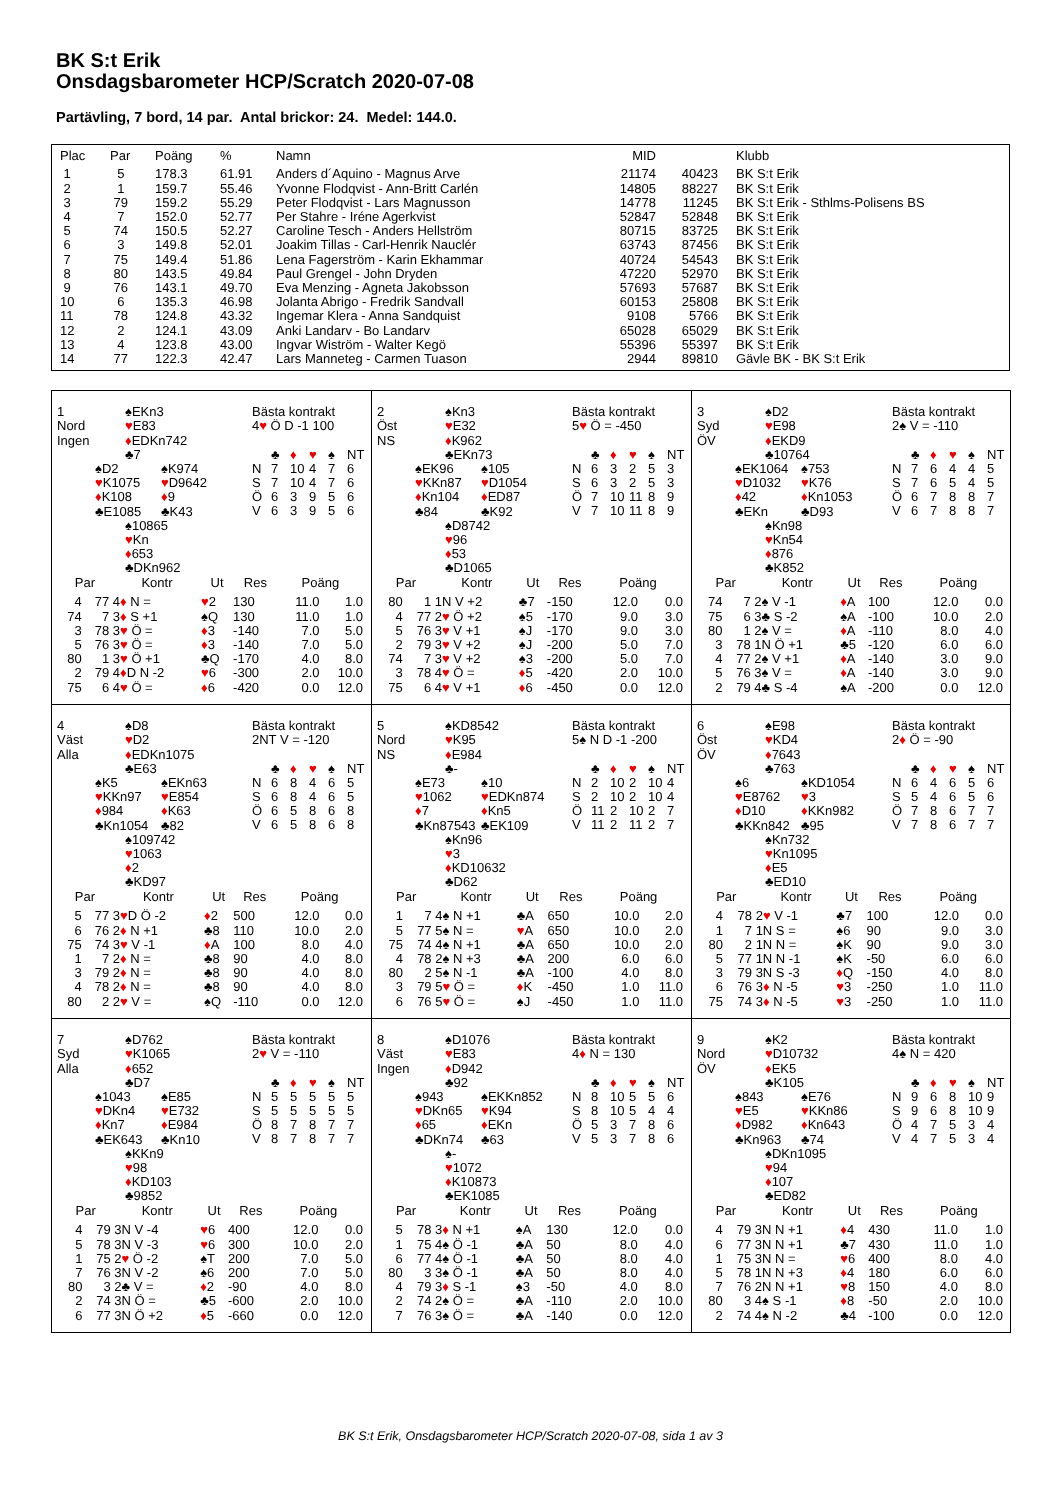BK S:t Erik
Onsdagsbarometer HCP/Scratch 2020-07-08
Partävling, 7 bord, 14 par. Antal brickor: 24. Medel: 144.0.
| Plac | Par | Poäng | % | Namn | MID | | Klubb |
| --- | --- | --- | --- | --- | --- | --- | --- |
| 1 | 5 | 178.3 | 61.91 | Anders d´Aquino - Magnus Arve | 21174 | 40423 | BK S:t Erik |
| 2 | 1 | 159.7 | 55.46 | Yvonne Flodqvist - Ann-Britt Carlén | 14805 | 88227 | BK S:t Erik |
| 3 | 79 | 159.2 | 55.29 | Peter Flodqvist - Lars Magnusson | 14778 | 11245 | BK S:t Erik - Sthlms-Polisens BS |
| 4 | 7 | 152.0 | 52.77 | Per Stahre - Iréne Agerkvist | 52847 | 52848 | BK S:t Erik |
| 5 | 74 | 150.5 | 52.27 | Caroline Tesch - Anders Hellström | 80715 | 83725 | BK S:t Erik |
| 6 | 3 | 149.8 | 52.01 | Joakim Tillas - Carl-Henrik Nauclér | 63743 | 87456 | BK S:t Erik |
| 7 | 75 | 149.4 | 51.86 | Lena Fagerström - Karin Ekhammar | 40724 | 54543 | BK S:t Erik |
| 8 | 80 | 143.5 | 49.84 | Paul Grengel - John Dryden | 47220 | 52970 | BK S:t Erik |
| 9 | 76 | 143.1 | 49.70 | Eva Menzing - Agneta Jakobsson | 57693 | 57687 | BK S:t Erik |
| 10 | 6 | 135.3 | 46.98 | Jolanta Abrigo - Fredrik Sandvall | 60153 | 25808 | BK S:t Erik |
| 11 | 78 | 124.8 | 43.32 | Ingemar Klera - Anna Sandquist | 9108 | 5766 | BK S:t Erik |
| 12 | 2 | 124.1 | 43.09 | Anki Landarv - Bo Landarv | 65028 | 65029 | BK S:t Erik |
| 13 | 4 | 123.8 | 43.00 | Ingvar Wiström - Walter Kegö | 55396 | 55397 | BK S:t Erik |
| 14 | 77 | 122.3 | 42.47 | Lars Manneteg - Carmen Tuason | 2944 | 89810 | Gävle BK - BK S:t Erik |
1
Nord
Ingen
♠EKn3
♥E83
♦EDKn742
♣7
♠D2
♥K1075
♦K108
♣E1085
♠K974
♥D9642
♦9
♣K43
♠10865
♥Kn
♦653
♣DKn962
Bästa kontrakt
4♥ Ö D -1 100
| | ♣ | ♦ | ♥ | ♠ | NT |
| N | 7 | 10 | 4 | 7 | 6 |
| S | 7 | 10 | 4 | 7 | 6 |
| Ö | 6 | 3 | 9 | 5 | 6 |
| V | 6 | 3 | 9 | 5 | 6 |
| Par | | Kontr | Ut | Res | Poäng | |
| --- | --- | --- | --- | --- | --- | --- |
| 4 | 77 | 4 ♦ N = | ♥ 2 | 130 | 11.0 | 1.0 |
| 74 | 7 | 3 ♦ S +1 | ♠Q | 130 | 11.0 | 1.0 |
| 3 | 78 | 3 ♥ Ö = | ♦ 3 | -140 | 7.0 | 5.0 |
| 5 | 76 | 3 ♥ Ö = | ♦ 3 | -140 | 7.0 | 5.0 |
| 80 | 1 | 3 ♥ Ö +1 | ♣Q | -170 | 4.0 | 8.0 |
| 2 | 79 | 4 ♦ D N -2 | ♥ 6 | -300 | 2.0 | 10.0 |
| 75 | 6 | 4 ♥ Ö = | ♦ 6 | -420 | 0.0 | 12.0 |
2
Öst
NS
♠Kn3
♥E32
♦K962
♣EKn73
♠EK96
♥KKn87
♦Kn104
♣84
♠105
♥D1054
♦ED87
♣K92
♠D8742
♥96
♦53
♣D1065
Bästa kontrakt
5♥ Ö = -450
| | ♣ | ♦ | ♥ | ♠ | NT |
| N | 6 | 3 | 2 | 5 | 3 |
| S | 6 | 3 | 2 | 5 | 3 |
| Ö | 7 | 10 | 11 | 8 | 9 |
| V | 7 | 10 | 11 | 8 | 9 |
| Par | | Kontr | Ut | Res | Poäng | |
| --- | --- | --- | --- | --- | --- | --- |
| 80 | 1 | 1N V +2 | ♣7 | -150 | 12.0 | 0.0 |
| 4 | 77 | 2 ♥ Ö +2 | ♠5 | -170 | 9.0 | 3.0 |
| 5 | 76 | 3 ♥ V +1 | ♠J | -170 | 9.0 | 3.0 |
| 2 | 79 | 3 ♥ V +2 | ♠J | -200 | 5.0 | 7.0 |
| 74 | 7 | 3 ♥ V +2 | ♠3 | -200 | 5.0 | 7.0 |
| 3 | 78 | 4 ♥ Ö = | ♦ 5 | -420 | 2.0 | 10.0 |
| 75 | 6 | 4 ♥ V +1 | ♦ 6 | -450 | 0.0 | 12.0 |
3
Syd
ÖV
♠D2
♥E98
♦EKD9
♣10764
♠EK1064
♥D1032
♦42
♣EKn
♠753
♥K76
♦Kn1053
♣D93
♠Kn98
♥Kn54
♦876
♣K852
Bästa kontrakt
2♠ V = -110
| | ♣ | ♦ | ♥ | ♠ | NT |
| N | 7 | 6 | 4 | 4 | 5 |
| S | 7 | 6 | 5 | 4 | 5 |
| Ö | 6 | 7 | 8 | 8 | 7 |
| V | 6 | 7 | 8 | 8 | 7 |
| Par | | Kontr | Ut | Res | Poäng | |
| --- | --- | --- | --- | --- | --- | --- |
| 74 | 7 | 2♠ V -1 | ♦ A | 100 | 12.0 | 0.0 |
| 75 | 6 | 3♣ S -2 | ♠A | -100 | 10.0 | 2.0 |
| 80 | 1 | 2♠ V = | ♦ A | -110 | 8.0 | 4.0 |
| 3 | 78 | 1N Ö +1 | ♣5 | -120 | 6.0 | 6.0 |
| 4 | 77 | 2♠ V +1 | ♦ A | -140 | 3.0 | 9.0 |
| 5 | 76 | 3♠ V = | ♦ A | -140 | 3.0 | 9.0 |
| 2 | 79 | 4♣ S -4 | ♠A | -200 | 0.0 | 12.0 |
4
Väst
Alla
♠D8
♥D2
♦EDKn1075
♣E63
♠K5
♥KKn97
♦984
♣Kn1054
♠EKn63
♥E854
♦K63
♣82
♠109742
♥1063
♦2
♣KD97
Bästa kontrakt
2NT V = -120
| | ♣ | ♦ | ♥ | ♠ | NT |
| N | 6 | 8 | 4 | 6 | 5 |
| S | 6 | 8 | 4 | 6 | 5 |
| Ö | 6 | 5 | 8 | 6 | 8 |
| V | 6 | 5 | 8 | 6 | 8 |
| Par | | Kontr | Ut | Res | Poäng | |
| --- | --- | --- | --- | --- | --- | --- |
| 5 | 77 | 3 ♥ D Ö -2 | ♦ 2 | 500 | 12.0 | 0.0 |
| 6 | 76 | 2 ♦ N +1 | ♣8 | 110 | 10.0 | 2.0 |
| 75 | 74 | 3 ♥ V -1 | ♦ A | 100 | 8.0 | 4.0 |
| 1 | 7 | 2 ♦ N = | ♣8 | 90 | 4.0 | 8.0 |
| 3 | 79 | 2 ♦ N = | ♣8 | 90 | 4.0 | 8.0 |
| 4 | 78 | 2 ♦ N = | ♣8 | 90 | 4.0 | 8.0 |
| 80 | 2 | 2 ♥ V = | ♠Q | -110 | 0.0 | 12.0 |
5
Nord
NS
♠KD8542
♥K95
♦E984
♣-
♠E73
♥1062
♦7
♣Kn87543
♠10
♥EDKn874
♦Kn5
♣EK109
♠Kn96
♥3
♦KD10632
♣D62
Bästa kontrakt
5♠ N D -1 -200
| | ♣ | ♦ | ♥ | ♠ | NT |
| N | 2 | 10 | 2 | 10 | 4 |
| S | 2 | 10 | 2 | 10 | 4 |
| Ö | 11 | 2 | 10 | 2 | 7 |
| V | 11 | 2 | 11 | 2 | 7 |
| Par | | Kontr | Ut | Res | Poäng | |
| --- | --- | --- | --- | --- | --- | --- |
| 1 | 7 | 4♠ N +1 | ♣A | 650 | 10.0 | 2.0 |
| 5 | 77 | 5♠ N = | ♥ A | 650 | 10.0 | 2.0 |
| 75 | 74 | 4♠ N +1 | ♣A | 650 | 10.0 | 2.0 |
| 4 | 78 | 2♠ N +3 | ♣A | 200 | 6.0 | 6.0 |
| 80 | 2 | 5♠ N -1 | ♣A | -100 | 4.0 | 8.0 |
| 3 | 79 | 5 ♥ Ö = | ♦ K | -450 | 1.0 | 11.0 |
| 6 | 76 | 5 ♥ Ö = | ♠J | -450 | 1.0 | 11.0 |
6
Öst
ÖV
♠E98
♥KD4
♦7643
♣763
♠6
♥E8762
♦D10
♣KKn842
♠KD1054
♥3
♦KKn982
♣95
♠Kn732
♥Kn1095
♦E5
♣ED10
Bästa kontrakt
2♦ Ö = -90
| | ♣ | ♦ | ♥ | ♠ | NT |
| N | 6 | 4 | 6 | 5 | 6 |
| S | 5 | 4 | 6 | 5 | 6 |
| Ö | 7 | 8 | 6 | 7 | 7 |
| V | 7 | 8 | 6 | 7 | 7 |
| Par | | Kontr | Ut | Res | Poäng | |
| --- | --- | --- | --- | --- | --- | --- |
| 4 | 78 | 2 ♥ V -1 | ♣7 | 100 | 12.0 | 0.0 |
| 1 | 7 | 1N S = | ♠6 | 90 | 9.0 | 3.0 |
| 80 | 2 | 1N N = | ♠K | 90 | 9.0 | 3.0 |
| 5 | 77 | 1N N -1 | ♠K | -50 | 6.0 | 6.0 |
| 3 | 79 | 3N S -3 | ♦ Q | -150 | 4.0 | 8.0 |
| 6 | 76 | 3 ♦ N -5 | ♥ 3 | -250 | 1.0 | 11.0 |
| 75 | 74 | 3 ♦ N -5 | ♥ 3 | -250 | 1.0 | 11.0 |
7
Syd
Alla
♠D762
♥K1065
♦652
♣D7
♠1043
♥DKn4
♦Kn7
♣EK643
♠E85
♥E732
♦E984
♣Kn10
♠KKn9
♥98
♦KD103
♣9852
Bästa kontrakt
2♥ V = -110
| | ♣ | ♦ | ♥ | ♠ | NT |
| N | 5 | 5 | 5 | 5 | 5 |
| S | 5 | 5 | 5 | 5 | 5 |
| Ö | 8 | 7 | 8 | 7 | 7 |
| V | 8 | 7 | 8 | 7 | 7 |
| Par | | Kontr | Ut | Res | Poäng | |
| --- | --- | --- | --- | --- | --- | --- |
| 4 | 79 | 3N V -4 | ♥ 6 | 400 | 12.0 | 0.0 |
| 5 | 78 | 3N V -3 | ♥ 6 | 300 | 10.0 | 2.0 |
| 1 | 75 | 2 ♥ Ö -2 | ♠T | 200 | 7.0 | 5.0 |
| 7 | 76 | 3N V -2 | ♠6 | 200 | 7.0 | 5.0 |
| 80 | 3 | 2♣ V = | ♦ 2 | -90 | 4.0 | 8.0 |
| 2 | 74 | 3N Ö = | ♣5 | -600 | 2.0 | 10.0 |
| 6 | 77 | 3N Ö +2 | ♦ 5 | -660 | 0.0 | 12.0 |
8
Väst
Ingen
♠D1076
♥E83
♦D942
♣92
♠943
♥DKn65
♦65
♣DKn74
♠EKKn852
♥K94
♦EKn
♣63
♠-
♥1072
♦K10873
♣EK1085
Bästa kontrakt
4♦ N = 130
| | ♣ | ♦ | ♥ | ♠ | NT |
| N | 8 | 10 | 5 | 5 | 6 |
| S | 8 | 10 | 5 | 4 | 4 |
| Ö | 5 | 3 | 7 | 8 | 6 |
| V | 5 | 3 | 7 | 8 | 6 |
| Par | | Kontr | Ut | Res | Poäng | |
| --- | --- | --- | --- | --- | --- | --- |
| 5 | 78 | 3 ♦ N +1 | ♠A | 130 | 12.0 | 0.0 |
| 1 | 75 | 4♠ Ö -1 | ♣A | 50 | 8.0 | 4.0 |
| 6 | 77 | 4♠ Ö -1 | ♣A | 50 | 8.0 | 4.0 |
| 80 | 3 | 3♠ Ö -1 | ♣A | 50 | 8.0 | 4.0 |
| 4 | 79 | 3 ♦ S -1 | ♠3 | -50 | 4.0 | 8.0 |
| 2 | 74 | 2♠ Ö = | ♣A | -110 | 2.0 | 10.0 |
| 7 | 76 | 3♠ Ö = | ♣A | -140 | 0.0 | 12.0 |
9
Nord
ÖV
♠K2
♥D10732
♦EK5
♣K105
♠843
♥E5
♦D982
♣Kn963
♠E76
♥KKn86
♦Kn643
♣74
♠DKn1095
♥94
♦107
♣ED82
Bästa kontrakt
4♠ N = 420
| | ♣ | ♦ | ♥ | ♠ | NT |
| N | 9 | 6 | 8 | 10 | 9 |
| S | 9 | 6 | 8 | 10 | 9 |
| Ö | 4 | 7 | 5 | 3 | 4 |
| V | 4 | 7 | 5 | 3 | 4 |
| Par | | Kontr | Ut | Res | Poäng | |
| --- | --- | --- | --- | --- | --- | --- |
| 4 | 79 | 3N N +1 | ♦ 4 | 430 | 11.0 | 1.0 |
| 6 | 77 | 3N N +1 | ♣7 | 430 | 11.0 | 1.0 |
| 1 | 75 | 3N N = | ♥ 6 | 400 | 8.0 | 4.0 |
| 5 | 78 | 1N N +3 | ♦ 4 | 180 | 6.0 | 6.0 |
| 7 | 76 | 2N N +1 | ♥ 8 | 150 | 4.0 | 8.0 |
| 80 | 3 | 4♠ S -1 | ♦ 8 | -50 | 2.0 | 10.0 |
| 2 | 74 | 4♠ N -2 | ♣4 | -100 | 0.0 | 12.0 |
BK S:t Erik, Onsdagsbarometer HCP/Scratch 2020-07-08, sida 1 av 3